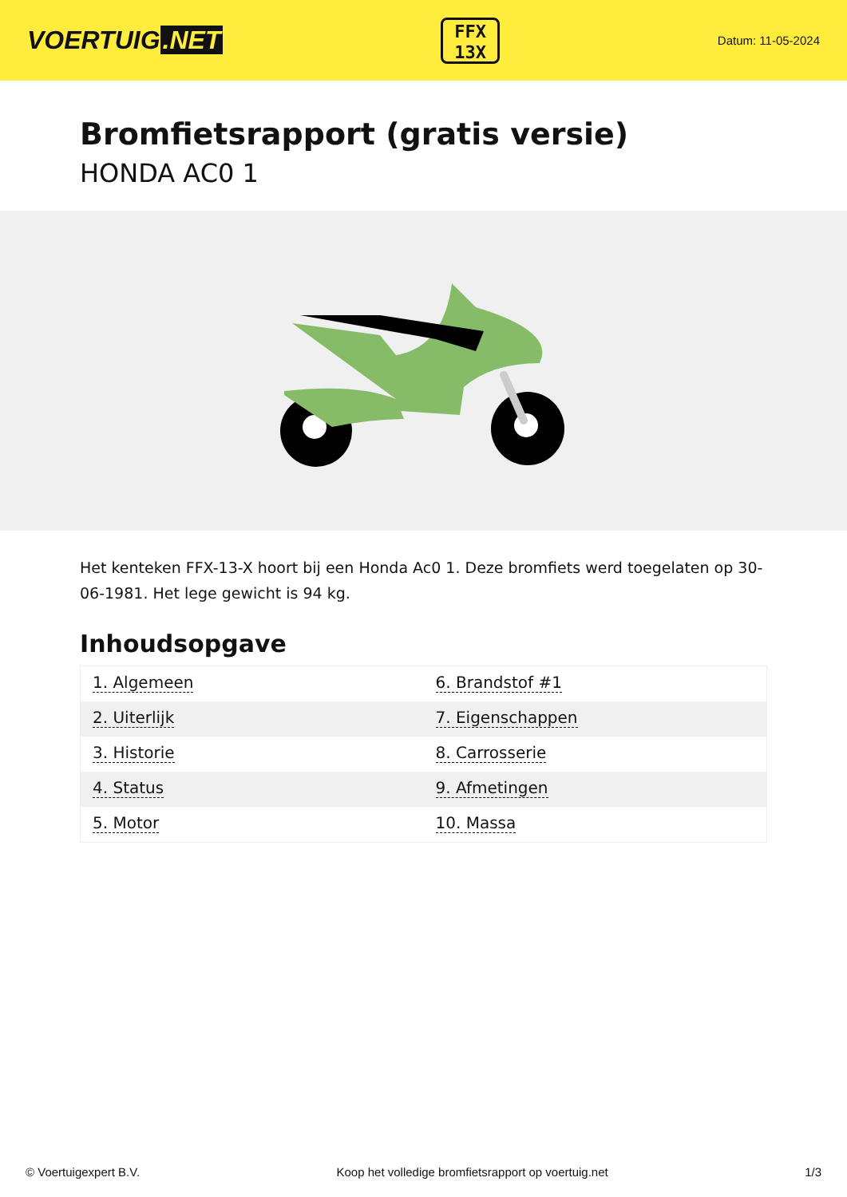VOERTUIG.NET
FFX
13X
Datum: 11-05-2024
Bromfietsrapport (gratis versie)
HONDA AC0 1
Het kenteken FFX-13-X hoort bij een Honda Ac0 1. Deze bromfiets werd toegelaten op 30-06-1981. Het lege gewicht is 94 kg.
Inhoudsopgave
| 1. Algemeen | 6. Brandstof #1 |
| 2. Uiterlijk | 7. Eigenschappen |
| 3. Historie | 8. Carrosserie |
| 4. Status | 9. Afmetingen |
| 5. Motor | 10. Massa |
© Voertuigexpert B.V. Koop het volledige bromfietsrapport op voertuig.net
1/3